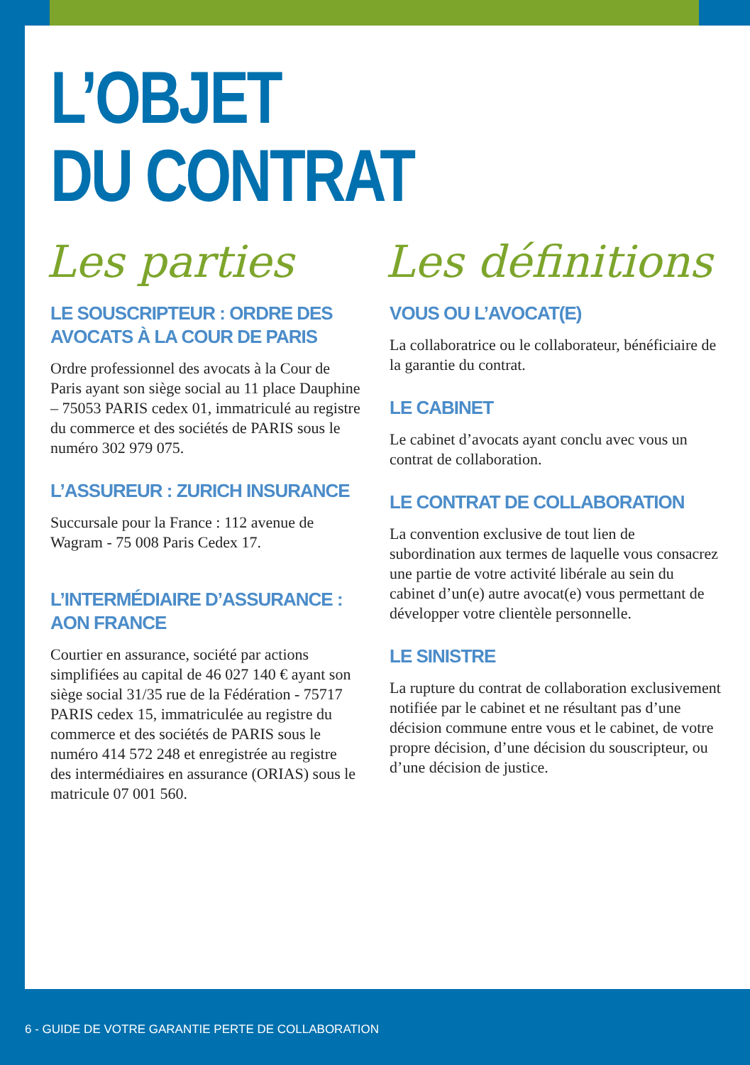L’OBJET
DU CONTRAT
Les parties
LE SOUSCRIPTEUR : ORDRE DES AVOCATS À LA COUR DE PARIS
Ordre professionnel des avocats à la Cour de Paris ayant son siège social au 11 place Dauphine – 75053 PARIS cedex 01, immatriculé au registre du commerce et des sociétés de PARIS sous le numéro 302 979 075.
L’ASSUREUR : ZURICH INSURANCE
Succursale pour la France : 112 avenue de Wagram - 75 008 Paris Cedex 17.
L’INTERMÉDIAIRE D’ASSURANCE : AON FRANCE
Courtier en assurance, société par actions simplifiées au capital de 46 027 140 € ayant son siège social 31/35 rue de la Fédération - 75717 PARIS cedex 15, immatriculée au registre du commerce et des sociétés de PARIS sous le numéro 414 572 248 et enregistrée au registre des intermédiaires en assurance (ORIAS) sous le matricule 07 001 560.
Les définitions
VOUS OU L’AVOCAT(E)
La collaboratrice ou le collaborateur, bénéficiaire de la garantie du contrat.
LE CABINET
Le cabinet d’avocats ayant conclu avec vous un contrat de collaboration.
LE CONTRAT DE COLLABORATION
La convention exclusive de tout lien de subordination aux termes de laquelle vous consacrez une partie de votre activité libérale au sein du cabinet d’un(e) autre avocat(e) vous permettant de développer votre clientèle personnelle.
LE SINISTRE
La rupture du contrat de collaboration exclusivement notifiée par le cabinet et ne résultant pas d’une décision commune entre vous et le cabinet, de votre propre décision, d’une décision du souscripteur, ou d’une décision de justice.
6 - GUIDE DE VOTRE GARANTIE PERTE DE COLLABORATION